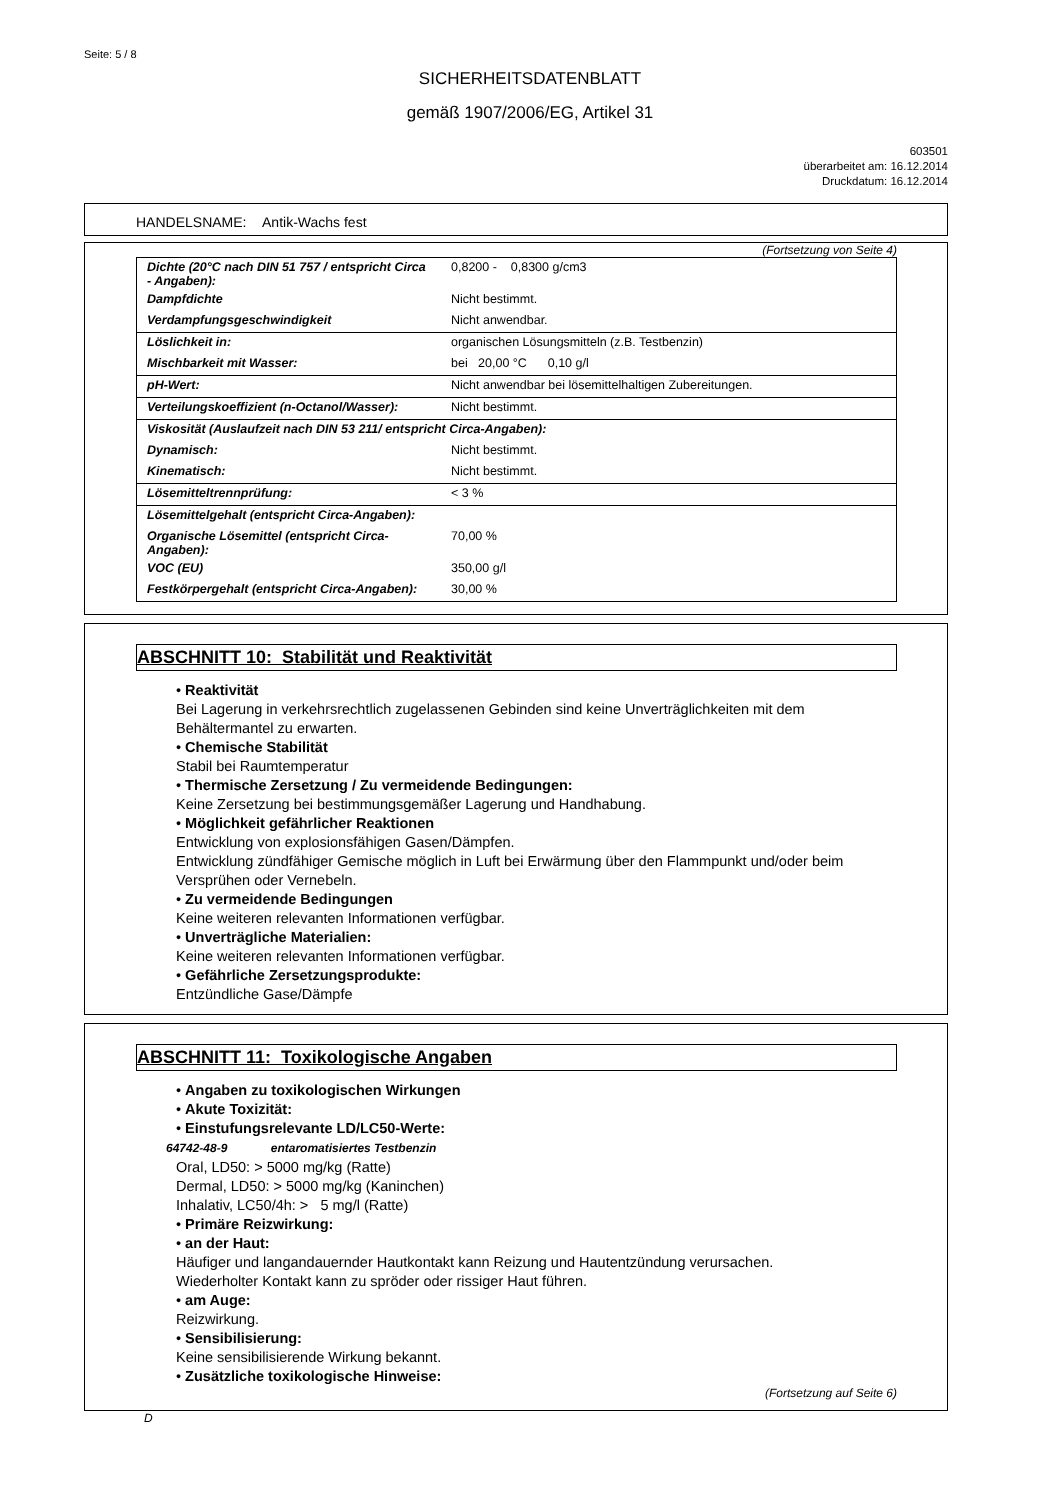Seite: 5 / 8
SICHERHEITSDATENBLATT
gemäß 1907/2006/EG, Artikel 31
603501
überarbeitet am: 16.12.2014
Druckdatum: 16.12.2014
HANDELSNAME: Antik-Wachs fest
(Fortsetzung von Seite 4)
| Dichte (20°C nach DIN 51 757 / entspricht Circa - Angaben): | 0,8200 - 0,8300 g/cm3 |
| Dampfdichte | Nicht bestimmt. |
| Verdampfungsgeschwindigkeit | Nicht anwendbar. |
| Löslichkeit in: | organischen Lösungsmitteln (z.B. Testbenzin) |
| Mischbarkeit mit Wasser: | bei 20,00 °C 0,10 g/l |
| pH-Wert: | Nicht anwendbar bei lösemittelhaltigen Zubereitungen. |
| Verteilungskoeffizient (n-Octanol/Wasser): | Nicht bestimmt. |
| Viskosität (Auslaufzeit nach DIN 53 211/ entspricht Circa-Angaben): | |
| Dynamisch: | Nicht bestimmt. |
| Kinematisch: | Nicht bestimmt. |
| Lösemitteltrennprüfung: | < 3 % |
| Lösemittelgehalt (entspricht Circa-Angaben): | |
| Organische Lösemittel (entspricht Circa-Angaben): | 70,00 % |
| VOC (EU) | 350,00 g/l |
| Festkörpergehalt (entspricht Circa-Angaben): | 30,00 % |
ABSCHNITT 10: Stabilität und Reaktivität
• Reaktivität
Bei Lagerung in verkehrsrechtlich zugelassenen Gebinden sind keine Unverträglichkeiten mit dem Behältermantel zu erwarten.
• Chemische Stabilität
Stabil bei Raumtemperatur
• Thermische Zersetzung / Zu vermeidende Bedingungen:
Keine Zersetzung bei bestimmungsgemäßer Lagerung und Handhabung.
• Möglichkeit gefährlicher Reaktionen
Entwicklung von explosionsfähigen Gasen/Dämpfen.
Entwicklung zündfähiger Gemische möglich in Luft bei Erwärmung über den Flammpunkt und/oder beim Versprühen oder Vernebeln.
• Zu vermeidende Bedingungen
Keine weiteren relevanten Informationen verfügbar.
• Unverträgliche Materialien:
Keine weiteren relevanten Informationen verfügbar.
• Gefährliche Zersetzungsprodukte:
Entzündliche Gase/Dämpfe
ABSCHNITT 11: Toxikologische Angaben
• Angaben zu toxikologischen Wirkungen
• Akute Toxizität:
• Einstufungsrelevante LD/LC50-Werte:
64742-48-9 entaromatisiertes Testbenzin
Oral, LD50: > 5000 mg/kg (Ratte)
Dermal, LD50: > 5000 mg/kg (Kaninchen)
Inhalativ, LC50/4h: > 5 mg/l (Ratte)
• Primäre Reizwirkung:
• an der Haut:
Häufiger und langandauernder Hautkontakt kann Reizung und Hautentzündung verursachen.
Wiederholter Kontakt kann zu spröder oder rissiger Haut führen.
• am Auge:
Reizwirkung.
• Sensibilisierung:
Keine sensibilisierende Wirkung bekannt.
• Zusätzliche toxikologische Hinweise:
(Fortsetzung auf Seite 6)
D